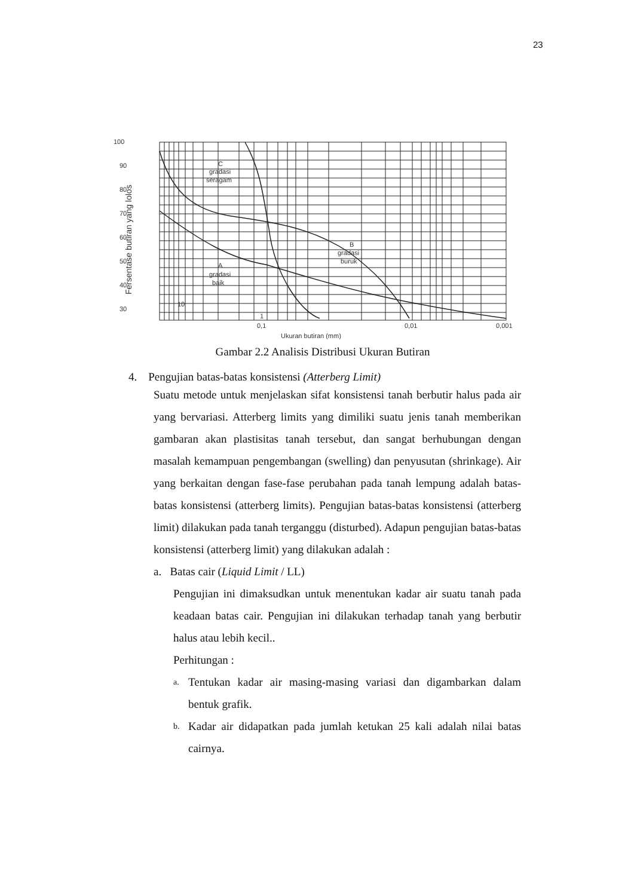23
100
90
80
70
60
50
40
30
C
gradasi
seragam
B
gradasi
buruk
A
gradasi
baik
10
1
0,1
0,01
0,001
Ukuran butiran (mm)
Fersentase butiran yang lolos
Gambar 2.2 Analisis Distribusi Ukuran Butiran
4. Pengujian batas-batas konsistensi (Atterberg Limit)
Suatu metode untuk menjelaskan sifat konsistensi tanah berbutir halus pada air yang bervariasi. Atterberg limits yang dimiliki suatu jenis tanah memberikan gambaran akan plastisitas tanah tersebut, dan sangat berhubungan dengan masalah kemampuan pengembangan (swelling) dan penyusutan (shrinkage). Air yang berkaitan dengan fase-fase perubahan pada tanah lempung adalah batas-batas konsistensi (atterberg limits). Pengujian batas-batas konsistensi (atterberg limit) dilakukan pada tanah terganggu (disturbed). Adapun pengujian batas-batas konsistensi (atterberg limit) yang dilakukan adalah :
a. Batas cair (Liquid Limit / LL)
Pengujian ini dimaksudkan untuk menentukan kadar air suatu tanah pada keadaan batas cair. Pengujian ini dilakukan terhadap tanah yang berbutir halus atau lebih kecil..
Perhitungan :
a.
Tentukan kadar air masing-masing variasi dan digambarkan dalam bentuk grafik.
b.
Kadar air didapatkan pada jumlah ketukan 25 kali adalah nilai batas cairnya.